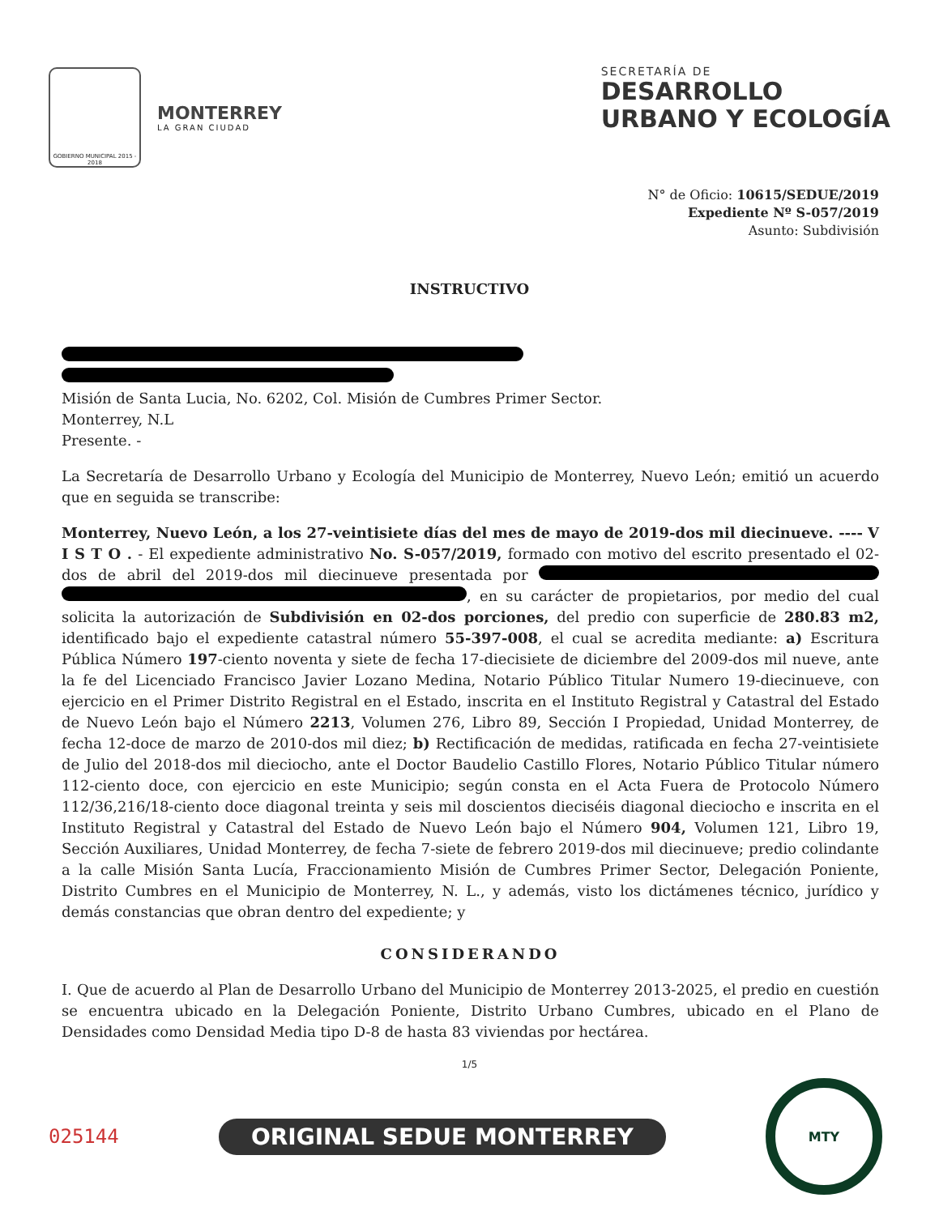GOBIERNO MUNICIPAL 2015 - 2018
MONTERREY
LA GRAN CIUDAD
SECRETARÍA DE
DESARROLLO
URBANO Y ECOLOGÍA
N° de Oficio: 10615/SEDUE/2019
Expediente Nº S-057/2019
Asunto: Subdivisión
INSTRUCTIVO
Misión de Santa Lucia, No. 6202, Col. Misión de Cumbres Primer Sector.
Monterrey, N.L
Presente. -
La Secretaría de Desarrollo Urbano y Ecología del Municipio de Monterrey, Nuevo León; emitió un acuerdo que en seguida se transcribe:
Monterrey, Nuevo León, a los 27-veintisiete días del mes de mayo de 2019-dos mil diecinueve. ---- V I S T O . - El expediente administrativo No. S-057/2019, formado con motivo del escrito presentado el 02-dos de abril del 2019-dos mil diecinueve presentada por , en su carácter de propietarios, por medio del cual solicita la autorización de Subdivisión en 02-dos porciones, del predio con superficie de 280.83 m2, identificado bajo el expediente catastral número 55-397-008, el cual se acredita mediante: a) Escritura Pública Número 197-ciento noventa y siete de fecha 17-diecisiete de diciembre del 2009-dos mil nueve, ante la fe del Licenciado Francisco Javier Lozano Medina, Notario Público Titular Numero 19-diecinueve, con ejercicio en el Primer Distrito Registral en el Estado, inscrita en el Instituto Registral y Catastral del Estado de Nuevo León bajo el Número 2213, Volumen 276, Libro 89, Sección I Propiedad, Unidad Monterrey, de fecha 12-doce de marzo de 2010-dos mil diez; b) Rectificación de medidas, ratificada en fecha 27-veintisiete de Julio del 2018-dos mil dieciocho, ante el Doctor Baudelio Castillo Flores, Notario Público Titular número 112-ciento doce, con ejercicio en este Municipio; según consta en el Acta Fuera de Protocolo Número 112/36,216/18-ciento doce diagonal treinta y seis mil doscientos dieciséis diagonal dieciocho e inscrita en el Instituto Registral y Catastral del Estado de Nuevo León bajo el Número 904, Volumen 121, Libro 19, Sección Auxiliares, Unidad Monterrey, de fecha 7-siete de febrero 2019-dos mil diecinueve; predio colindante a la calle Misión Santa Lucía, Fraccionamiento Misión de Cumbres Primer Sector, Delegación Poniente, Distrito Cumbres en el Municipio de Monterrey, N. L., y además, visto los dictámenes técnico, jurídico y demás constancias que obran dentro del expediente; y
CONSIDERANDO
I. Que de acuerdo al Plan de Desarrollo Urbano del Municipio de Monterrey 2013-2025, el predio en cuestión se encuentra ubicado en la Delegación Poniente, Distrito Urbano Cumbres, ubicado en el Plano de Densidades como Densidad Media tipo D-8 de hasta 83 viviendas por hectárea.
1/5
025144 ORIGINAL SEDUE MONTERREY
MTY